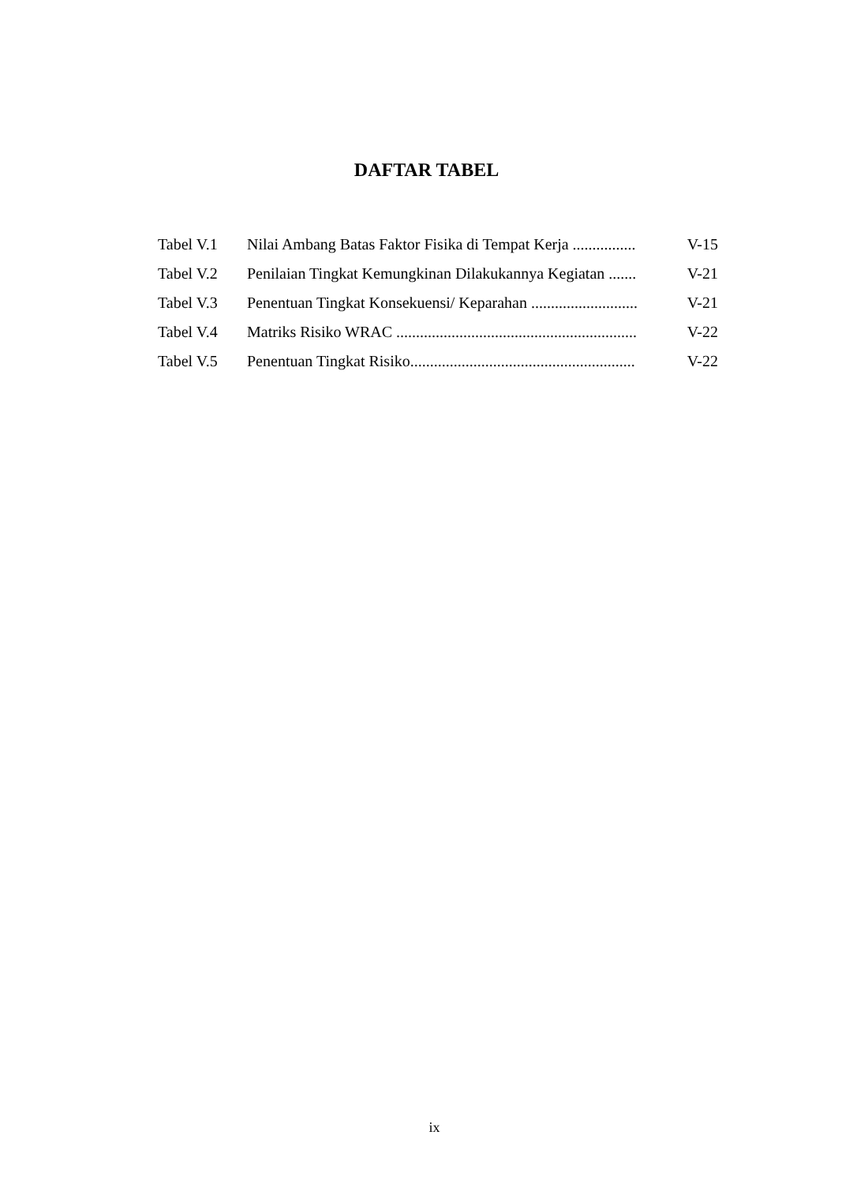DAFTAR TABEL
| Tabel V.1 | Nilai Ambang Batas Faktor Fisika di Tempat Kerja ................ | V-15 |
| Tabel V.2 | Penilaian Tingkat Kemungkinan Dilakukannya Kegiatan ....... | V-21 |
| Tabel V.3 | Penentuan Tingkat Konsekuensi/ Keparahan ........................... | V-21 |
| Tabel V.4 | Matriks Risiko WRAC ............................................................. | V-22 |
| Tabel V.5 | Penentuan Tingkat Risiko......................................................... | V-22 |
ix